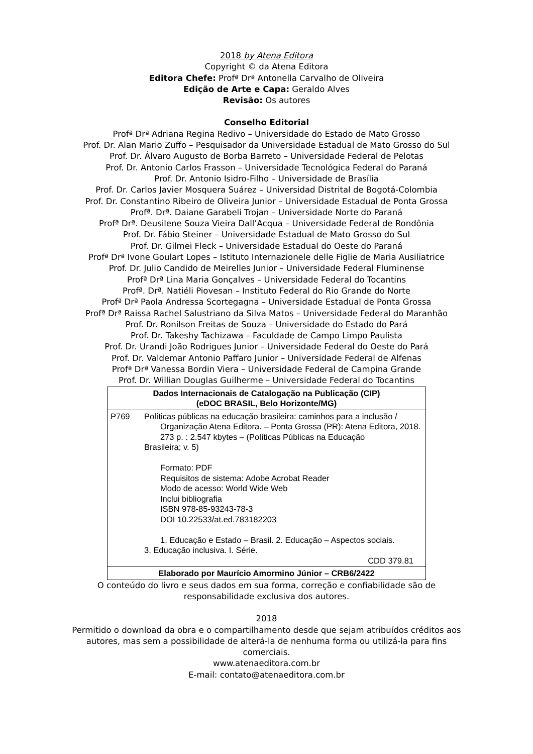2018 by Atena Editora
Copyright © da Atena Editora
Editora Chefe: Profª Drª Antonella Carvalho de Oliveira
Edição de Arte e Capa: Geraldo Alves
Revisão: Os autores
Conselho Editorial
Profª Drª Adriana Regina Redivo – Universidade do Estado de Mato Grosso
Prof. Dr. Alan Mario Zuffo – Pesquisador da Universidade Estadual de Mato Grosso do Sul
Prof. Dr. Álvaro Augusto de Borba Barreto – Universidade Federal de Pelotas
Prof. Dr. Antonio Carlos Frasson – Universidade Tecnológica Federal do Paraná
Prof. Dr. Antonio Isidro-Filho – Universidade de Brasília
Prof. Dr. Carlos Javier Mosquera Suárez – Universidad Distrital de Bogotá-Colombia
Prof. Dr. Constantino Ribeiro de Oliveira Junior – Universidade Estadual de Ponta Grossa
Profª. Drª. Daiane Garabeli Trojan – Universidade Norte do Paraná
Profª Drª. Deusilene Souza Vieira Dall’Acqua – Universidade Federal de Rondônia
Prof. Dr. Fábio Steiner – Universidade Estadual de Mato Grosso do Sul
Prof. Dr. Gilmei Fleck – Universidade Estadual do Oeste do Paraná
Profª Drª Ivone Goulart Lopes – Istituto Internazionele delle Figlie de Maria Ausiliatrice
Prof. Dr. Julio Candido de Meirelles Junior – Universidade Federal Fluminense
Profª Drª Lina Maria Gonçalves – Universidade Federal do Tocantins
Profª. Drª. Natiéli Piovesan – Instituto Federal do Rio Grande do Norte
Profª Drª Paola Andressa Scortegagna – Universidade Estadual de Ponta Grossa
Profª Drª Raissa Rachel Salustriano da Silva Matos – Universidade Federal do Maranhão
Prof. Dr. Ronilson Freitas de Souza – Universidade do Estado do Pará
Prof. Dr. Takeshy Tachizawa – Faculdade de Campo Limpo Paulista
Prof. Dr. Urandi João Rodrigues Junior – Universidade Federal do Oeste do Pará
Prof. Dr. Valdemar Antonio Paffaro Junior – Universidade Federal de Alfenas
Profª Drª Vanessa Bordin Viera – Universidade Federal de Campina Grande
Prof. Dr. Willian Douglas Guilherme – Universidade Federal do Tocantins
| Dados Internacionais de Catalogação na Publicação (CIP) (eDOC BRASIL, Belo Horizonte/MG) | |
| --- | --- |
| P769 | Políticas públicas na educação brasileira: caminhos para a inclusão / Organização Atena Editora. – Ponta Grossa (PR): Atena Editora, 2018. 273 p. : 2.547 kbytes – (Políticas Públicas na Educação Brasileira; v. 5) Formato: PDF Requisitos de sistema: Adobe Acrobat Reader Modo de acesso: World Wide Web Inclui bibliografia ISBN 978-85-93243-78-3 DOI 10.22533/at.ed.783182203 1. Educação e Estado – Brasil. 2. Educação – Aspectos sociais. 3. Educação inclusiva. I. Série. CDD 379.81 |
| Elaborado por Maurício Amormino Júnior – CRB6/2422 | |
O conteúdo do livro e seus dados em sua forma, correção e confiabilidade são de
responsabilidade exclusiva dos autores.
2018
Permitido o download da obra e o compartilhamento desde que sejam atribuídos créditos aos
autores, mas sem a possibilidade de alterá-la de nenhuma forma ou utilizá-la para fins
comerciais.
www.atenaeditora.com.br
E-mail: contato@atenaeditora.com.br